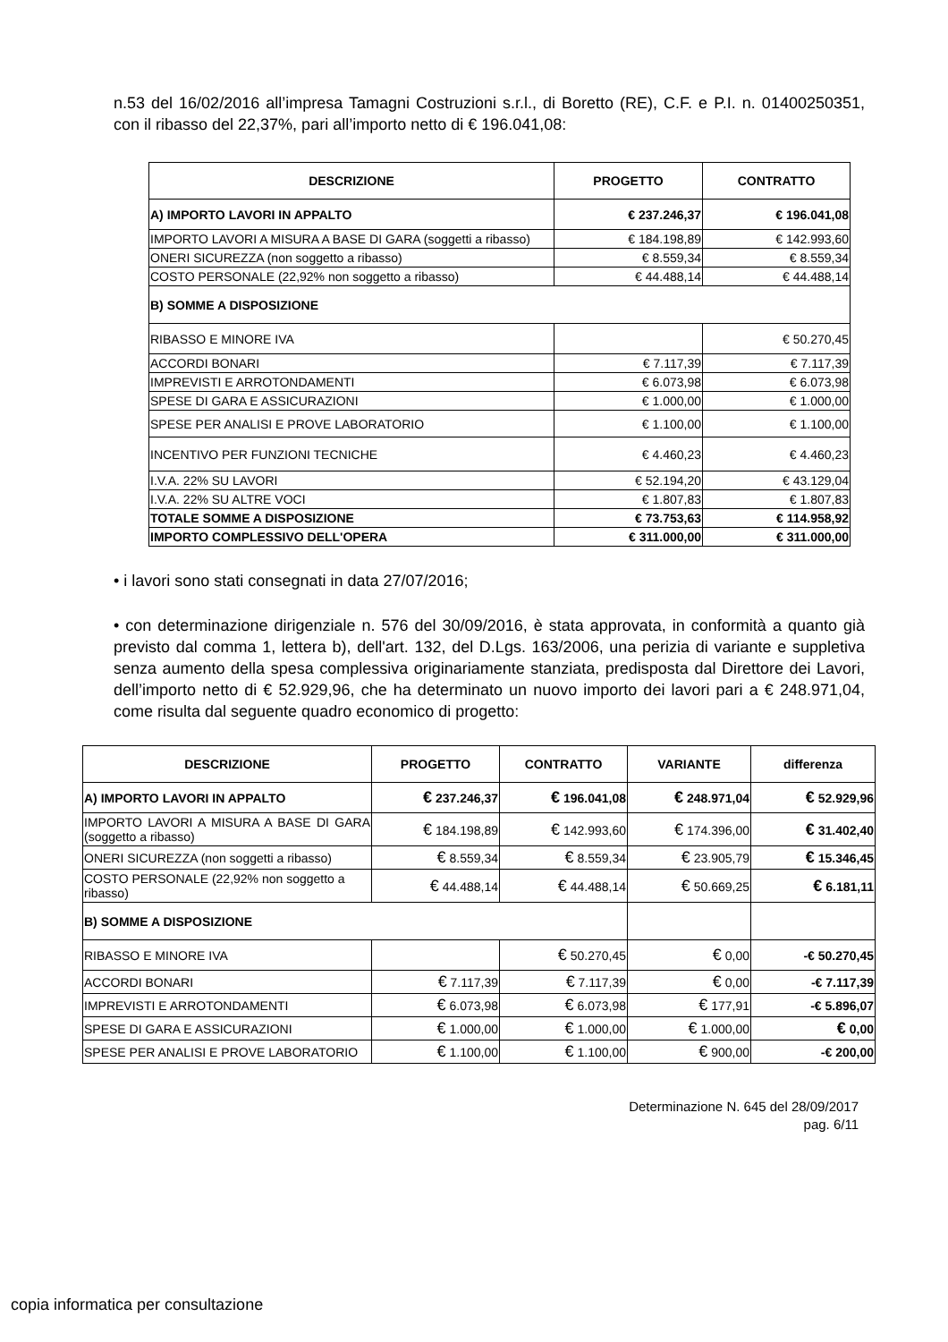n.53 del 16/02/2016 all’impresa Tamagni Costruzioni s.r.l., di Boretto (RE), C.F. e P.I. n. 01400250351, con il ribasso del 22,37%, pari all’importo netto di € 196.041,08:
| DESCRIZIONE | PROGETTO | CONTRATTO |
| --- | --- | --- |
| A) IMPORTO LAVORI IN APPALTO | € 237.246,37 | € 196.041,08 |
| IMPORTO LAVORI A MISURA A BASE DI GARA (soggetti a ribasso) | € 184.198,89 | € 142.993,60 |
| ONERI SICUREZZA (non soggetto a ribasso) | € 8.559,34 | € 8.559,34 |
| COSTO PERSONALE (22,92% non soggetto a ribasso) | € 44.488,14 | € 44.488,14 |
| B) SOMME A DISPOSIZIONE | | |
| RIBASSO E MINORE IVA | | € 50.270,45 |
| ACCORDI BONARI | € 7.117,39 | € 7.117,39 |
| IMPREVISTI E ARROTONDAMENTI | € 6.073,98 | € 6.073,98 |
| SPESE DI GARA E ASSICURAZIONI | € 1.000,00 | € 1.000,00 |
| SPESE PER ANALISI E PROVE LABORATORIO | € 1.100,00 | € 1.100,00 |
| INCENTIVO PER FUNZIONI TECNICHE | € 4.460,23 | € 4.460,23 |
| I.V.A. 22% SU LAVORI | € 52.194,20 | € 43.129,04 |
| I.V.A. 22% SU ALTRE VOCI | € 1.807,83 | € 1.807,83 |
| TOTALE SOMME A DISPOSIZIONE | € 73.753,63 | € 114.958,92 |
| IMPORTO COMPLESSIVO DELL'OPERA | € 311.000,00 | € 311.000,00 |
• i lavori sono stati consegnati in data 27/07/2016;
• con determinazione dirigenziale n. 576 del 30/09/2016, è stata approvata, in conformità a quanto già previsto dal comma 1, lettera b), dell'art. 132, del D.Lgs. 163/2006, una perizia di variante e suppletiva senza aumento della spesa complessiva originariamente stanziata, predisposta dal Direttore dei Lavori, dell’importo netto di € 52.929,96, che ha determinato un nuovo importo dei lavori pari a € 248.971,04, come risulta dal seguente quadro economico di progetto:
| DESCRIZIONE | PROGETTO | CONTRATTO | VARIANTE | differenza |
| --- | --- | --- | --- | --- |
| A) IMPORTO LAVORI IN APPALTO | € 237.246,37 | € 196.041,08 | € 248.971,04 | € 52.929,96 |
| IMPORTO LAVORI A MISURA A BASE DI GARA (soggetto a ribasso) | € 184.198,89 | € 142.993,60 | € 174.396,00 | € 31.402,40 |
| ONERI SICUREZZA (non soggetti a ribasso) | € 8.559,34 | € 8.559,34 | € 23.905,79 | € 15.346,45 |
| COSTO PERSONALE (22,92% non soggetto a ribasso) | € 44.488,14 | € 44.488,14 | € 50.669,25 | € 6.181,11 |
| B) SOMME A DISPOSIZIONE | | | | |
| RIBASSO E MINORE IVA | | € 50.270,45 | € 0,00 | -€ 50.270,45 |
| ACCORDI BONARI | € 7.117,39 | € 7.117,39 | € 0,00 | -€ 7.117,39 |
| IMPREVISTI E ARROTONDAMENTI | € 6.073,98 | € 6.073,98 | € 177,91 | -€ 5.896,07 |
| SPESE DI GARA E ASSICURAZIONI | € 1.000,00 | € 1.000,00 | € 1.000,00 | € 0,00 |
| SPESE PER ANALISI E PROVE LABORATORIO | € 1.100,00 | € 1.100,00 | € 900,00 | -€ 200,00 |
Determinazione N. 645 del 28/09/2017
pag. 6/11
copia informatica per consultazione